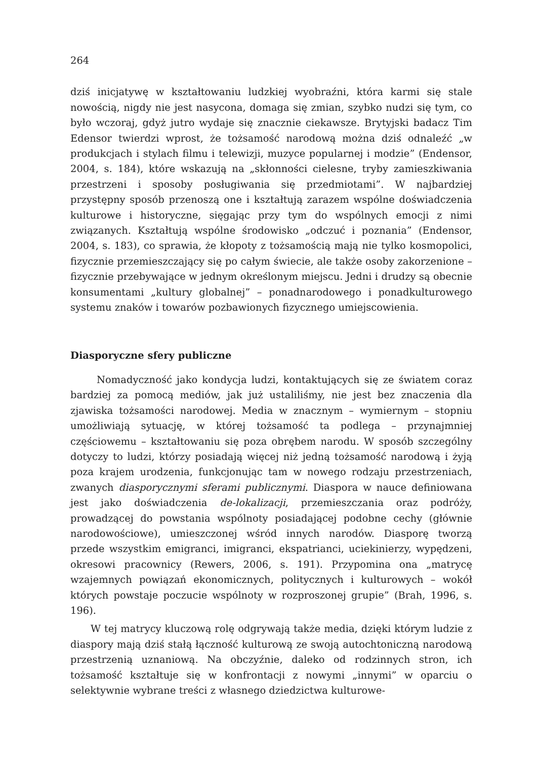264
dziś inicjatywę w kształtowaniu ludzkiej wyobraźni, która karmi się stale nowością, nigdy nie jest nasycona, domaga się zmian, szybko nudzi się tym, co było wczoraj, gdyż jutro wydaje się znacznie ciekawsze. Brytyjski badacz Tim Edensor twierdzi wprost, że tożsamość narodową można dziś odnaleźć „w produkcjach i stylach filmu i telewizji, muzyce popularnej i modzie” (Endensor, 2004, s. 184), które wskazują na „skłonności cielesne, tryby zamieszkiwania przestrzeni i sposoby posługiwania się przedmiotami”. W najbardziej przystępny sposób przenoszą one i kształtują zarazem wspólne doświadczenia kulturowe i historyczne, sięgając przy tym do wspólnych emocji z nimi związanych. Kształtują wspólne środowisko „odczuć i poznania” (Endensor, 2004, s. 183), co sprawia, że kłopoty z tożsamością mają nie tylko kosmopolici, fizycznie przemieszczający się po całym świecie, ale także osoby zakorzenione – fizycznie przebywające w jednym określonym miejscu. Jedni i drudzy są obecnie konsumentami „kultury globalnej” – ponadnarodowego i ponadkulturowego systemu znaków i towarów pozbawionych fizycznego umiejscowienia.
Diasporyczne sfery publiczne
Nomadyczność jako kondycja ludzi, kontaktujących się ze światem coraz bardziej za pomocą mediów, jak już ustaliliśmy, nie jest bez znaczenia dla zjawiska tożsamości narodowej. Media w znacznym – wymiernym – stopniu umożliwiają sytuację, w której tożsamość ta podlega – przynajmniej częściowemu – kształtowaniu się poza obrębem narodu. W sposób szczególny dotyczy to ludzi, którzy posiadają więcej niż jedną tożsamość narodową i żyją poza krajem urodzenia, funkcjonując tam w nowego rodzaju przestrzeniach, zwanych diasporycznymi sferami publicznymi. Diaspora w nauce definiowana jest jako doświadczenia de-lokalizacji, przemieszczania oraz podróży, prowadzącej do powstania wspólnoty posiadającej podobne cechy (głównie narodowościowe), umieszczonej wśród innych narodów. Diasporę tworzą przede wszystkim emigranci, imigranci, ekspatrianci, uciekinierzy, wypędzeni, okresowi pracownicy (Rewers, 2006, s. 191). Przypomina ona „matrycę wzajemnych powiązań ekonomicznych, politycznych i kulturowych – wokół których powstaje poczucie wspólnoty w rozproszonej grupie” (Brah, 1996, s. 196).
W tej matrycy kluczową rolę odgrywają także media, dzięki którym ludzie z diaspory mają dziś stałą łączność kulturową ze swoją autochtoniczną narodową przestrzenią uznaniową. Na obczyźnie, daleko od rodzinnych stron, ich tożsamość kształtuje się w konfrontacji z nowymi „innymi” w oparciu o selektywnie wybrane treści z własnego dziedzictwa kulturowe-